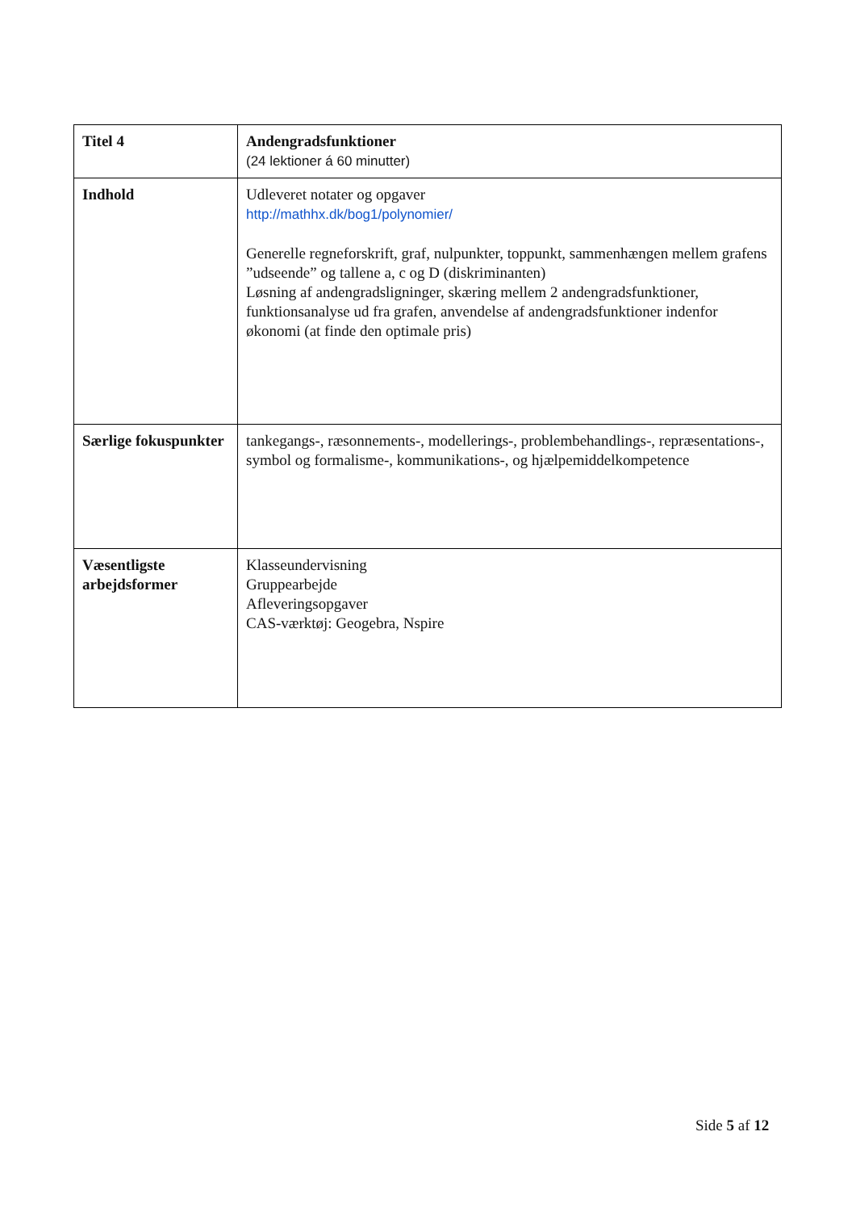| Titel 4 | Andengradsfunktioner (24 lektioner á 60 minutter) |
| Indhold | Udleveret notater og opgaver http://mathhx.dk/bog1/polynomier/ Generelle regneforskrift, graf, nulpunkter, toppunkt, sammenhængen mellem grafens ”udseende” og tallene a, c og D (diskriminanten) Løsning af andengradsligninger, skæring mellem 2 andengradsfunktioner, funktionsanalyse ud fra grafen, anvendelse af andengradsfunktioner indenfor økonomi (at finde den optimale pris) |
| Særlige fokuspunkter | tankegangs-, ræsonnements-, modellerings-, problembehandlings-, repræsentations-, symbol og formalisme-, kommunikations-, og hjælpemiddelkompetence |
| Væsentligste arbejdsformer | Klasseundervisning Gruppearbejde Afleveringsopgaver CAS-værktøj: Geogebra, Nspire |
Side 5 af 12